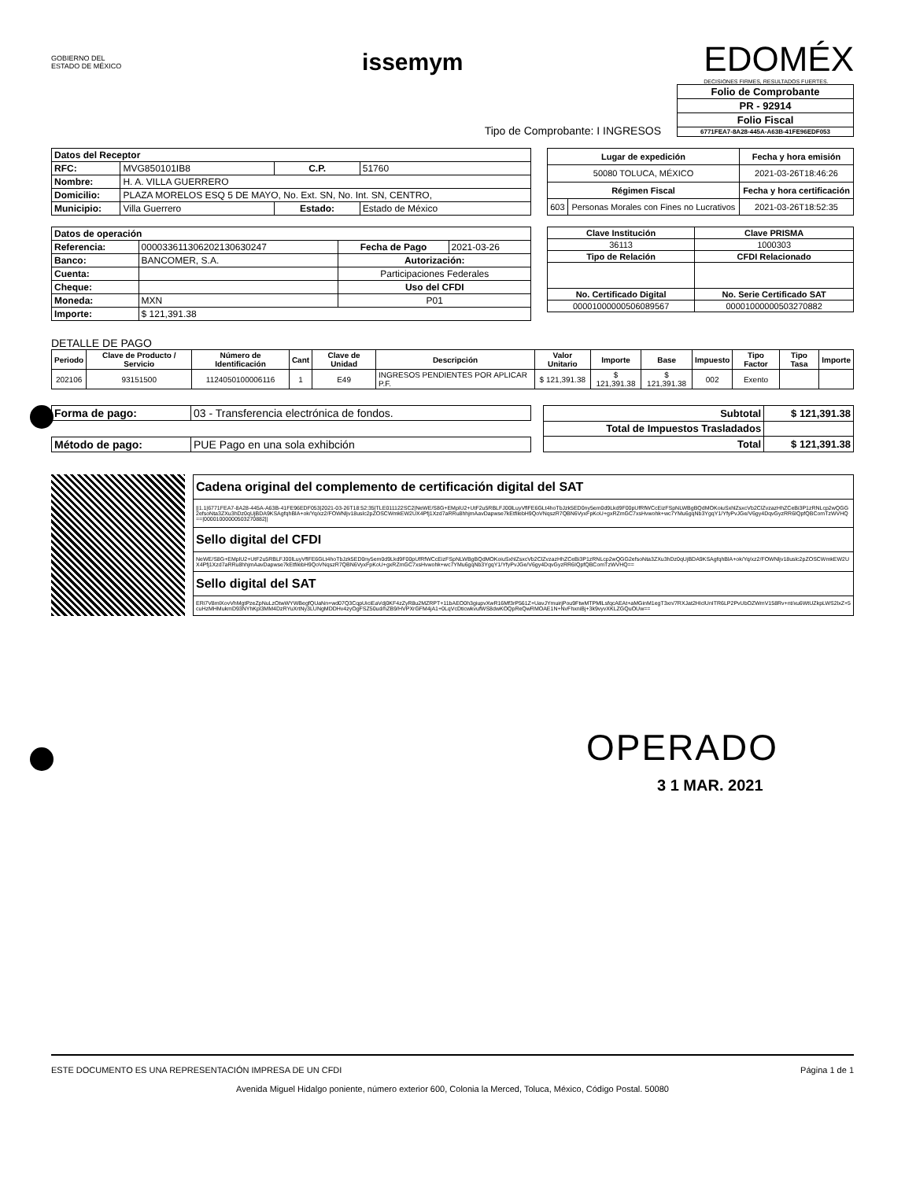GOBIERNO DEL
ESTADO DE MÉXICO
issemym
EDOMÉX
DECISIONES FIRMES, RESULTADOS FUERTES.
Tipo de Comprobante: I INGRESOS
| Folio de Comprobante |
| --- |
| PR - 92914 |
| Folio Fiscal |
| 6771FEA7-8A28-445A-A63B-41FE96EDF053 |
| Datos del Receptor | | | |
| --- | --- | --- | --- |
| RFC: | MVG850101IB8 | C.P. | 51760 |
| Nombre: | H. A. VILLA GUERRERO | | |
| Domicilio: | PLAZA MORELOS ESQ 5 DE MAYO, No. Ext. SN, No. Int. SN, CENTRO, | | |
| Municipio: | Villa Guerrero | Estado: | Estado de México |
| Lugar de expedición | | Fecha y hora emisión |
| --- | --- | --- |
| 50080 TOLUCA, MÉXICO | | 2021-03-26T18:46:26 |
| Régimen Fiscal | | Fecha y hora certificación |
| 603 | Personas Morales con Fines no Lucrativos | 2021-03-26T18:52:35 |
| Datos de operación | | | |
| --- | --- | --- | --- |
| Referencia: | 000033611306202130630247 | Fecha de Pago | 2021-03-26 |
| Banco: | BANCOMER, S.A. | Autorización: | |
| Cuenta: | | Participaciones Federales | |
| Cheque: | | Uso del CFDI | |
| Moneda: | MXN | P01 | |
| Importe: | $ 121,391.38 | | |
| Clave Institución | Clave PRISMA |
| --- | --- |
| 36113 | 1000303 |
| Tipo de Relación | CFDI Relacionado |
| No. Certificado Digital | No. Serie Certificado SAT |
| 00001000000506089567 | 00001000000503270882 |
DETALLE DE PAGO
| Periodo | Clave de Producto / Servicio | Número de Identificación | Cant | Clave de Unidad | Descripción | Valor Unitario | Importe | Base | Impuesto | Tipo Factor | Tipo Tasa | Importe |
| --- | --- | --- | --- | --- | --- | --- | --- | --- | --- | --- | --- | --- |
| 202106 | 93151500 | 1124050100006116 | 1 | E49 | INGRESOS PENDIENTES POR APLICAR P.F. | $ 121,391.38 | $ 121,391.38 | $ 121,391.38 | 002 | Exento | | |
| Forma de pago: | 03 - Transferencia electrónica de fondos. |
| Método de pago: | PUE Pago en una sola exhibción |
| Subtotal | $ 121,391.38 |
| --- | --- |
| Total de Impuestos Trasladados | |
| Total | $ 121,391.38 |
| Cadena original del complemento de certificación digital del SAT |
| --- |
| //1.1/6771FEA7-8A28-445A-A63B-41FE96EDF053/2021-03-26T18:52:35/TLE011122SC2/NeWE/S8G+EMplU2+UtF2u5RBLFJ00lLuyVflFE6GLt4hoTbJzk5ED0ny5em0d9Lkd9F00pUfRfWCcEizFSpNLWBgBQdMOKoiuSxhlZsxcVb2ClZvzazHhZCeBi3P1zRNLcp2wQGG2efsoNta3ZXu3hDz0qUjBDA9KSAgfqhBlA+ok/Yq/xz2/FOWNljv18uslc2pZOSCWmkEW2UX4Pfj1Xzd7aRRu8hhjmAavDapwse7kEtfilebH9QoVNqszR7QBN6VyxFpKoU+gxRZmGC7xsHvwohk+wc7YMu6gqNb3YgqY1/YfyPvJGe/V6gy4DqvGyzRR6IQpfQBComTzWVHQ==/00001000000503270882// |
| Sello digital del CFDI |
| NeWE/S8G+EMplU2+UtF2u5RBLFJ00lLuyVflFE6GLt4hoTbJzk5ED0ny5em0d9Lkd9F00pUfRfWCcEizFSpNLWBgBQdMOKoiuSxhlZsxcVb2ClZvzazHhZCeBi3P1zRNLcp2wQGG2efsoNta3ZXu3hDz0qUjBDA9KSAgfqhBlA+ok/Yq/xz2/FOWNljv18uslc2pZOSCWmkEW2UX4Pfj1Xzd7aRRu8hhjmAavDapwse7kEtfilebH9QoVNqszR7QBN6VyxFpKoU+gxRZmGC7xsHvwohk+wc7YMu6gqNb3YgqY1/YfyPvJGe/V6gy4DqvGyzRR6IQpfQBComTzWVHQ== |
| Sello digital del SAT |
| ERi7V8mlXovVhMgtPzeZpNuLzOtwWYWBegfQUaNn+wd07Q3CqpUiciEaVdj0KF4zZyR8u2MZRPT+11bAEO0h3giupvXwR16Mf3rP561Z+UavJYmuirjPou9FtwMTPMlLsfqcAEAt+aMGinM1egT3xn/7RXJat2HIclUnITR6LP2PvUbOZWmV158Rv+nt/xu6WtUZkpLWS2lxZ+5cuHzMHMukmD93NYhKpl3MM4DzRYuXrtNy3LUNgMDDHv4zyOgFSZ50ud/hZB9/HVPXrGFM4jA1+0LqVcDticwkvufWS8dwKOQpReQwRMOAE1N+NvFhxniBj+3k9vyvXKLZGQuOUw== |
OPERADO
3 1 MAR. 2021
ESTE DOCUMENTO ES UNA REPRESENTACIÓN IMPRESA DE UN CFDI Página 1 de 1
Avenida Miguel Hidalgo poniente, número exterior 600, Colonia la Merced, Toluca, México, Código Postal. 50080